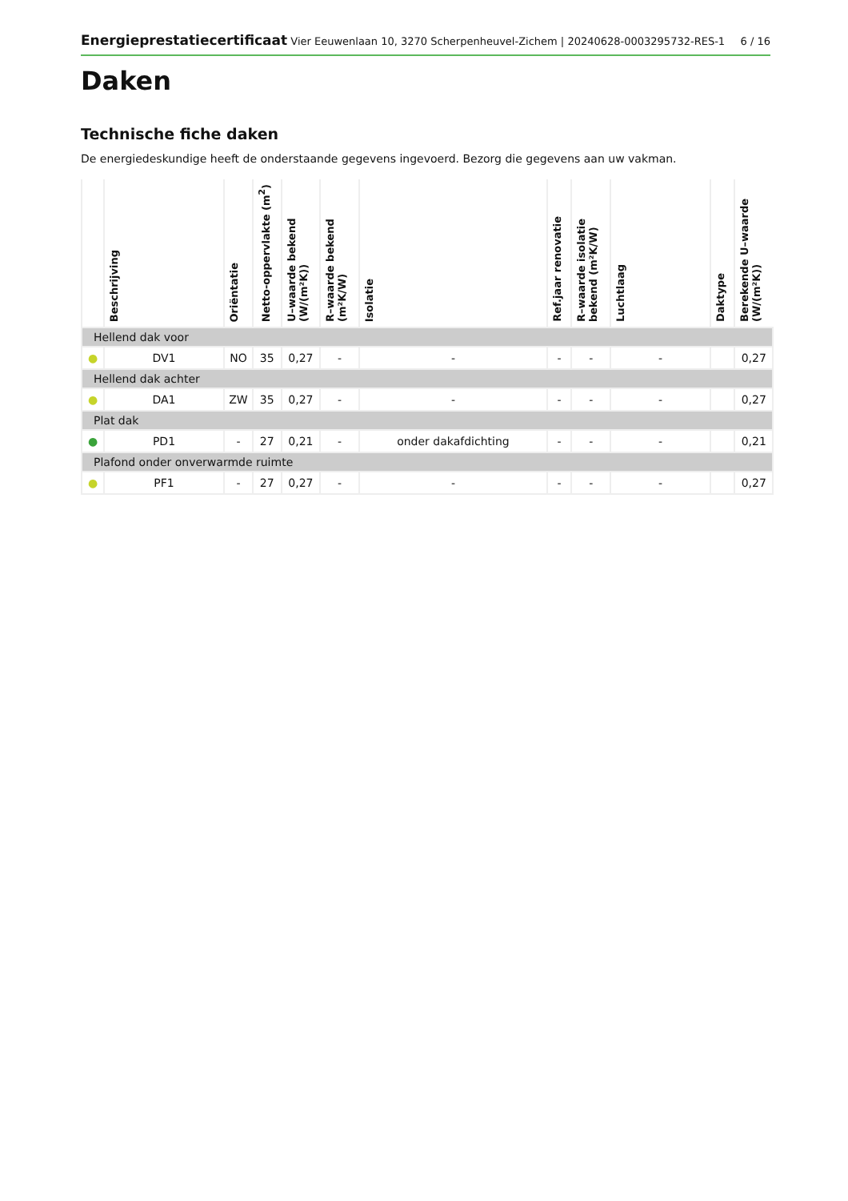Energieprestatiecertificaat Vier Eeuwenlaan 10, 3270 Scherpenheuvel-Zichem | 20240628-0003295732-RES-1 6 / 16
Daken
Technische fiche daken
De energiedeskundige heeft de onderstaande gegevens ingevoerd. Bezorg die gegevens aan uw vakman.
| | Beschrijving | Oriëntatie | Netto-oppervlakte (m<sup>2</sup>) | U–waarde bekend (W/(m²K)) | R–waarde bekend (m²K/W) | Isolatie | Ref.jaar renovatie | R–waarde isolatie bekend (m²K/W) | Luchtlaag | Daktype | Berekende U–waarde (W/(m²K)) |
| --- | --- | --- | --- | --- | --- | --- | --- | --- | --- | --- | --- |
| Hellend dak voor | | | | | | | | | | | |
| ● | DV1 | NO | 35 | 0,27 | - | - | - | - | - | | 0,27 |
| Hellend dak achter | | | | | | | | | | | |
| ● | DA1 | ZW | 35 | 0,27 | - | - | - | - | - | | 0,27 |
| Plat dak | | | | | | | | | | | |
| ● | PD1 | - | 27 | 0,21 | - | onder dakafdichting | - | - | - | | 0,21 |
| Plafond onder onverwarmde ruimte | | | | | | | | | | | |
| ● | PF1 | - | 27 | 0,27 | - | - | - | - | - | | 0,27 |